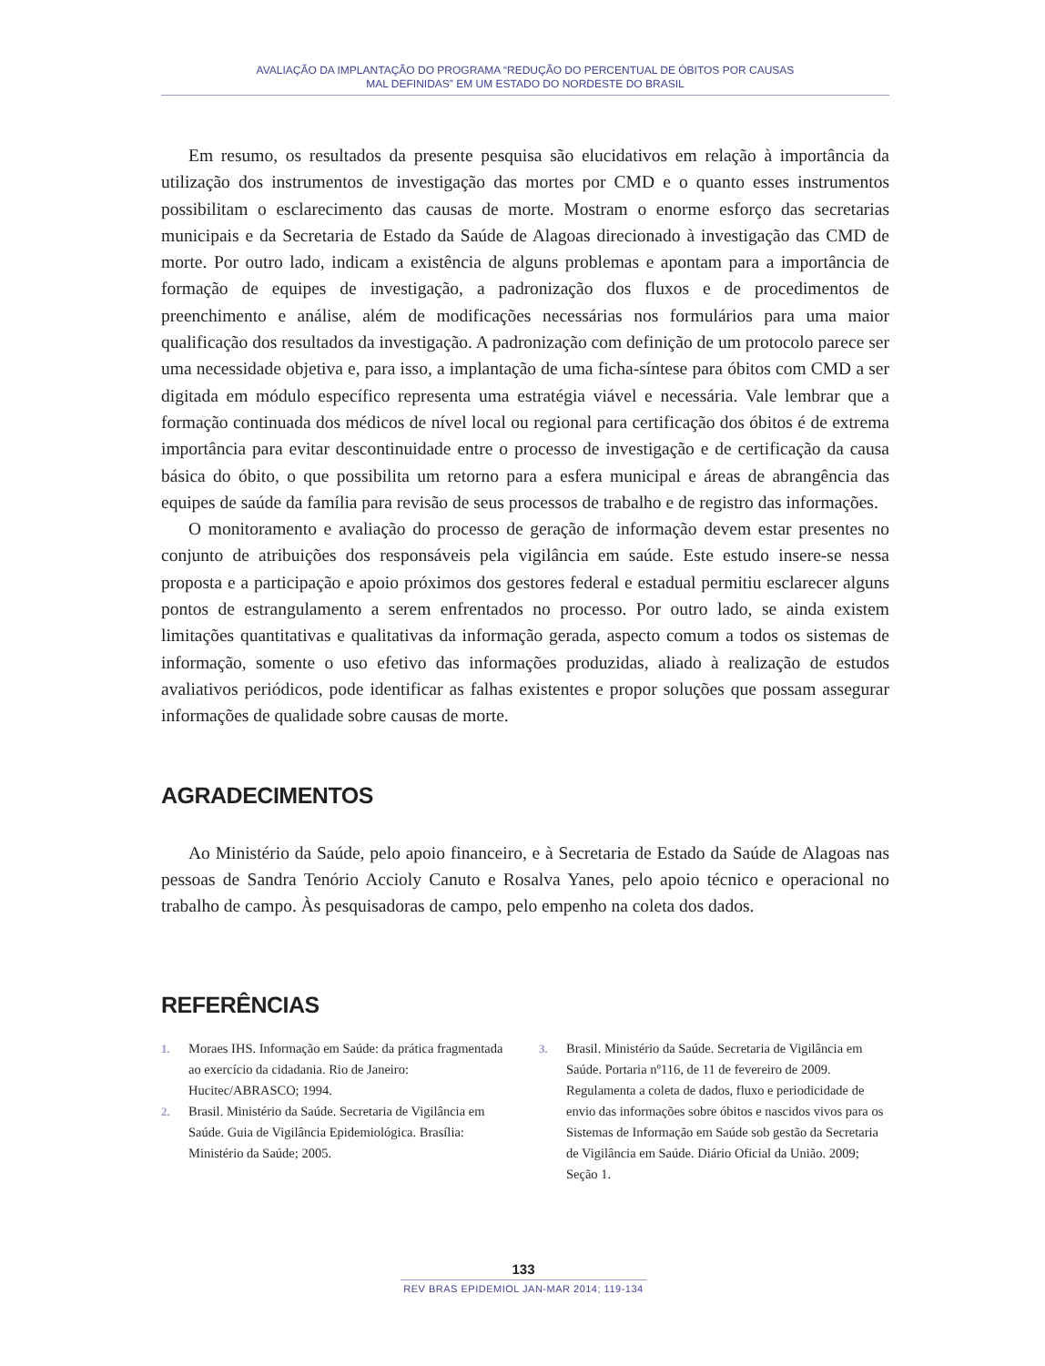AVALIAÇÃO DA IMPLANTAÇÃO DO PROGRAMA “REDUÇÃO DO PERCENTUAL DE ÓBITOS POR CAUSAS
MAL DEFINIDAS” EM UM ESTADO DO NORDESTE DO BRASIL
Em resumo, os resultados da presente pesquisa são elucidativos em relação à importância da utilização dos instrumentos de investigação das mortes por CMD e o quanto esses instrumentos possibilitam o esclarecimento das causas de morte. Mostram o enorme esforço das secretarias municipais e da Secretaria de Estado da Saúde de Alagoas direcionado à investigação das CMD de morte. Por outro lado, indicam a existência de alguns problemas e apontam para a importância de formação de equipes de investigação, a padronização dos fluxos e de procedimentos de preenchimento e análise, além de modificações necessárias nos formulários para uma maior qualificação dos resultados da investigação. A padronização com definição de um protocolo parece ser uma necessidade objetiva e, para isso, a implantação de uma ficha-síntese para óbitos com CMD a ser digitada em módulo específico representa uma estratégia viável e necessária. Vale lembrar que a formação continuada dos médicos de nível local ou regional para certificação dos óbitos é de extrema importância para evitar descontinuidade entre o processo de investigação e de certificação da causa básica do óbito, o que possibilita um retorno para a esfera municipal e áreas de abrangência das equipes de saúde da família para revisão de seus processos de trabalho e de registro das informações.
O monitoramento e avaliação do processo de geração de informação devem estar presentes no conjunto de atribuições dos responsáveis pela vigilância em saúde. Este estudo insere-se nessa proposta e a participação e apoio próximos dos gestores federal e estadual permitiu esclarecer alguns pontos de estrangulamento a serem enfrentados no processo. Por outro lado, se ainda existem limitações quantitativas e qualitativas da informação gerada, aspecto comum a todos os sistemas de informação, somente o uso efetivo das informações produzidas, aliado à realização de estudos avaliativos periódicos, pode identificar as falhas existentes e propor soluções que possam assegurar informações de qualidade sobre causas de morte.
AGRADECIMENTOS
Ao Ministério da Saúde, pelo apoio financeiro, e à Secretaria de Estado da Saúde de Alagoas nas pessoas de Sandra Tenório Accioly Canuto e Rosalva Yanes, pelo apoio técnico e operacional no trabalho de campo. Às pesquisadoras de campo, pelo empenho na coleta dos dados.
REFERÊNCIAS
1. Moraes IHS. Informação em Saúde: da prática fragmentada ao exercício da cidadania. Rio de Janeiro: Hucitec/ABRASCO; 1994.
2. Brasil. Ministério da Saúde. Secretaria de Vigilância em Saúde. Guia de Vigilância Epidemiológica. Brasília: Ministério da Saúde; 2005.
3. Brasil. Ministério da Saúde. Secretaria de Vigilância em Saúde. Portaria nº116, de 11 de fevereiro de 2009. Regulamenta a coleta de dados, fluxo e periodicidade de envio das informações sobre óbitos e nascidos vivos para os Sistemas de Informação em Saúde sob gestão da Secretaria de Vigilância em Saúde. Diário Oficial da União. 2009; Seção 1.
133
REV BRAS EPIDEMIOL JAN-MAR 2014; 119-134